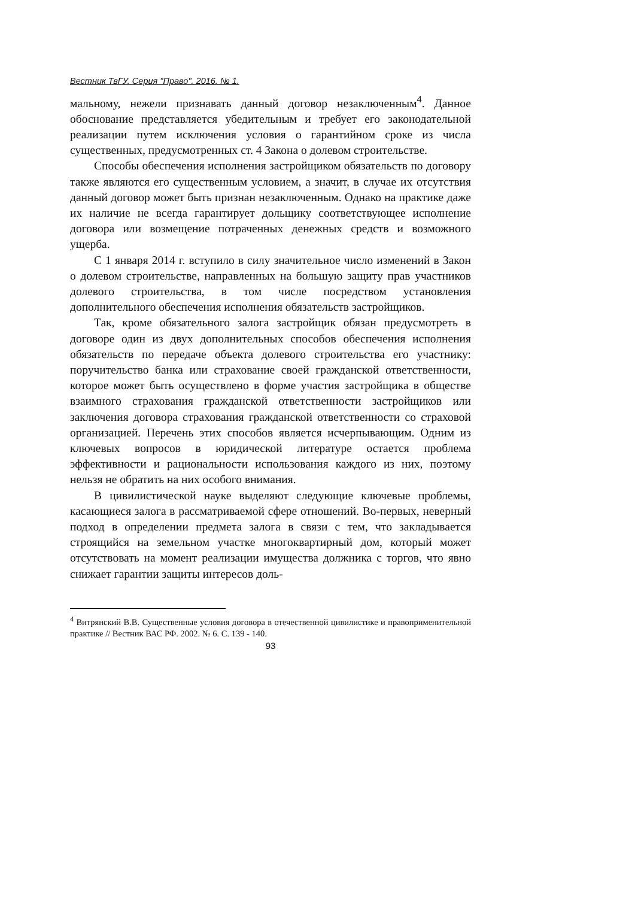Вестник ТвГУ. Серия "Право". 2016. № 1.
мальному, нежели признавать данный договор незаключенным<sup>4</sup>. Данное обоснование представляется убедительным и требует его законодательной реализации путем исключения условия о гарантийном сроке из числа существенных, предусмотренных ст. 4 Закона о долевом строительстве.
Способы обеспечения исполнения застройщиком обязательств по договору также являются его существенным условием, а значит, в случае их отсутствия данный договор может быть признан незаключенным. Однако на практике даже их наличие не всегда гарантирует дольщику соответствующее исполнение договора или возмещение потраченных денежных средств и возможного ущерба.
С 1 января 2014 г. вступило в силу значительное число изменений в Закон о долевом строительстве, направленных на большую защиту прав участников долевого строительства, в том числе посредством установления дополнительного обеспечения исполнения обязательств застройщиков.
Так, кроме обязательного залога застройщик обязан предусмотреть в договоре один из двух дополнительных способов обеспечения исполнения обязательств по передаче объекта долевого строительства его участнику: поручительство банка или страхование своей гражданской ответственности, которое может быть осуществлено в форме участия застройщика в обществе взаимного страхования гражданской ответственности застройщиков или заключения договора страхования гражданской ответственности со страховой организацией. Перечень этих способов является исчерпывающим. Одним из ключевых вопросов в юридической литературе остается проблема эффективности и рациональности использования каждого из них, поэтому нельзя не обратить на них особого внимания.
В цивилистической науке выделяют следующие ключевые проблемы, касающиеся залога в рассматриваемой сфере отношений. Во-первых, неверный подход в определении предмета залога в связи с тем, что закладывается строящийся на земельном участке многоквартирный дом, который может отсутствовать на момент реализации имущества должника с торгов, что явно снижает гарантии защиты интересов доль-
<sup>4</sup> Витрянский В.В. Существенные условия договора в отечественной цивилистике и правоприменительной практике // Вестник ВАС РФ. 2002. № 6. С. 139 - 140.
93